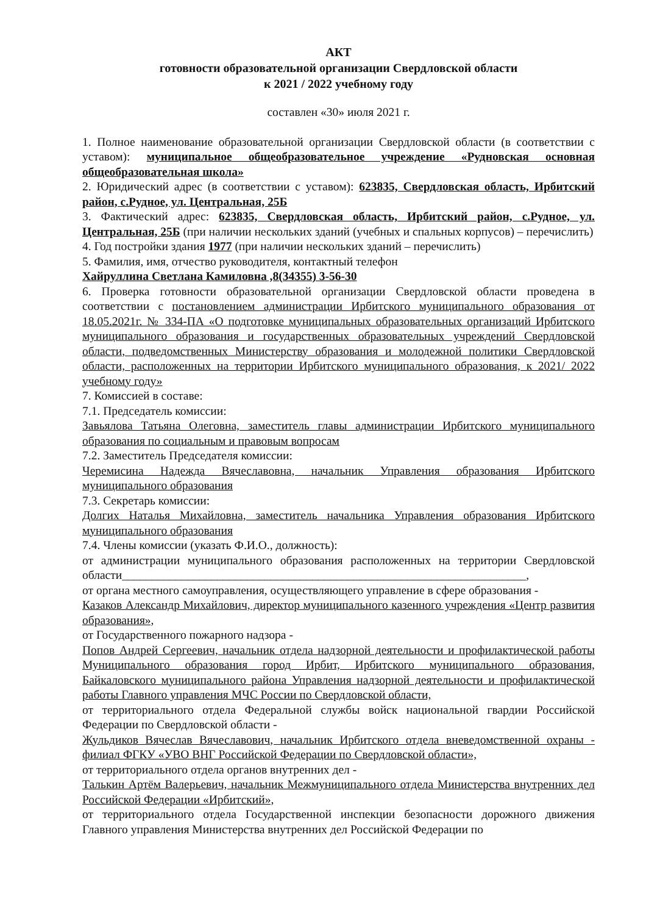АКТ
готовности образовательной организации Свердловской области
к 2021 / 2022 учебному году
составлен «30» июля 2021 г.
1. Полное наименование образовательной организации Свердловской области (в соответствии с уставом): муниципальное общеобразовательное учреждение «Рудновская основная общеобразовательная школа»
2. Юридический адрес (в соответствии с уставом): 623835, Свердловская область, Ирбитский район, с.Рудное, ул. Центральная, 25Б
3. Фактический адрес: 623835, Свердловская область, Ирбитский район, с.Рудное, ул. Центральная, 25Б (при наличии нескольких зданий (учебных и спальных корпусов) – перечислить)
4. Год постройки здания 1977 (при наличии нескольких зданий – перечислить)
5. Фамилия, имя, отчество руководителя, контактный телефон
Хайруллина Светлана Камиловна ,8(34355) 3-56-30
6. Проверка готовности образовательной организации Свердловской области проведена в соответствии с постановлением администрации Ирбитского муниципального образования от 18.05.2021г. № 334-ПА «О подготовке муниципальных образовательных организаций Ирбитского муниципального образования и государственных образовательных учреждений Свердловской области, подведомственных Министерству образования и молодежной политики Свердловской области, расположенных на территории Ирбитского муниципального образования, к 2021/ 2022 учебному году»
7. Комиссией в составе:
7.1. Председатель комиссии:
Завьялова Татьяна Олеговна, заместитель главы администрации Ирбитского муниципального образования по социальным и правовым вопросам
7.2. Заместитель Председателя комиссии:
Черемисина Надежда Вячеславовна, начальник Управления образования Ирбитского муниципального образования
7.3. Секретарь комиссии:
Долгих Наталья Михайловна, заместитель начальника Управления образования Ирбитского муниципального образования
7.4. Члены комиссии (указать Ф.И.О., должность):
от администрации муниципального образования расположенных на территории Свердловской области____________________________________________________________________,
от органа местного самоуправления, осуществляющего управление в сфере образования -
Казаков Александр Михайлович, директор муниципального казенного учреждения «Центр развития образования»,
от Государственного пожарного надзора -
Попов Андрей Сергеевич, начальник отдела надзорной деятельности и профилактической работы Муниципального образования город Ирбит, Ирбитского муниципального образования, Байкаловского муниципального района Управления надзорной деятельности и профилактической работы Главного управления МЧС России по Свердловской области,
от территориального отдела Федеральной службы войск национальной гвардии Российской Федерации по Свердловской области -
Жульдиков Вячеслав Вячеславович, начальник Ирбитского отдела вневедомственной охраны - филиал ФГКУ «УВО ВНГ Российской Федерации по Свердловской области»,
от территориального отдела органов внутренних дел -
Талькин Артём Валерьевич, начальник Межмуниципального отдела Министерства внутренних дел Российской Федерации «Ирбитский»,
от территориального отдела Государственной инспекции безопасности дорожного движения Главного управления Министерства внутренних дел Российской Федерации по